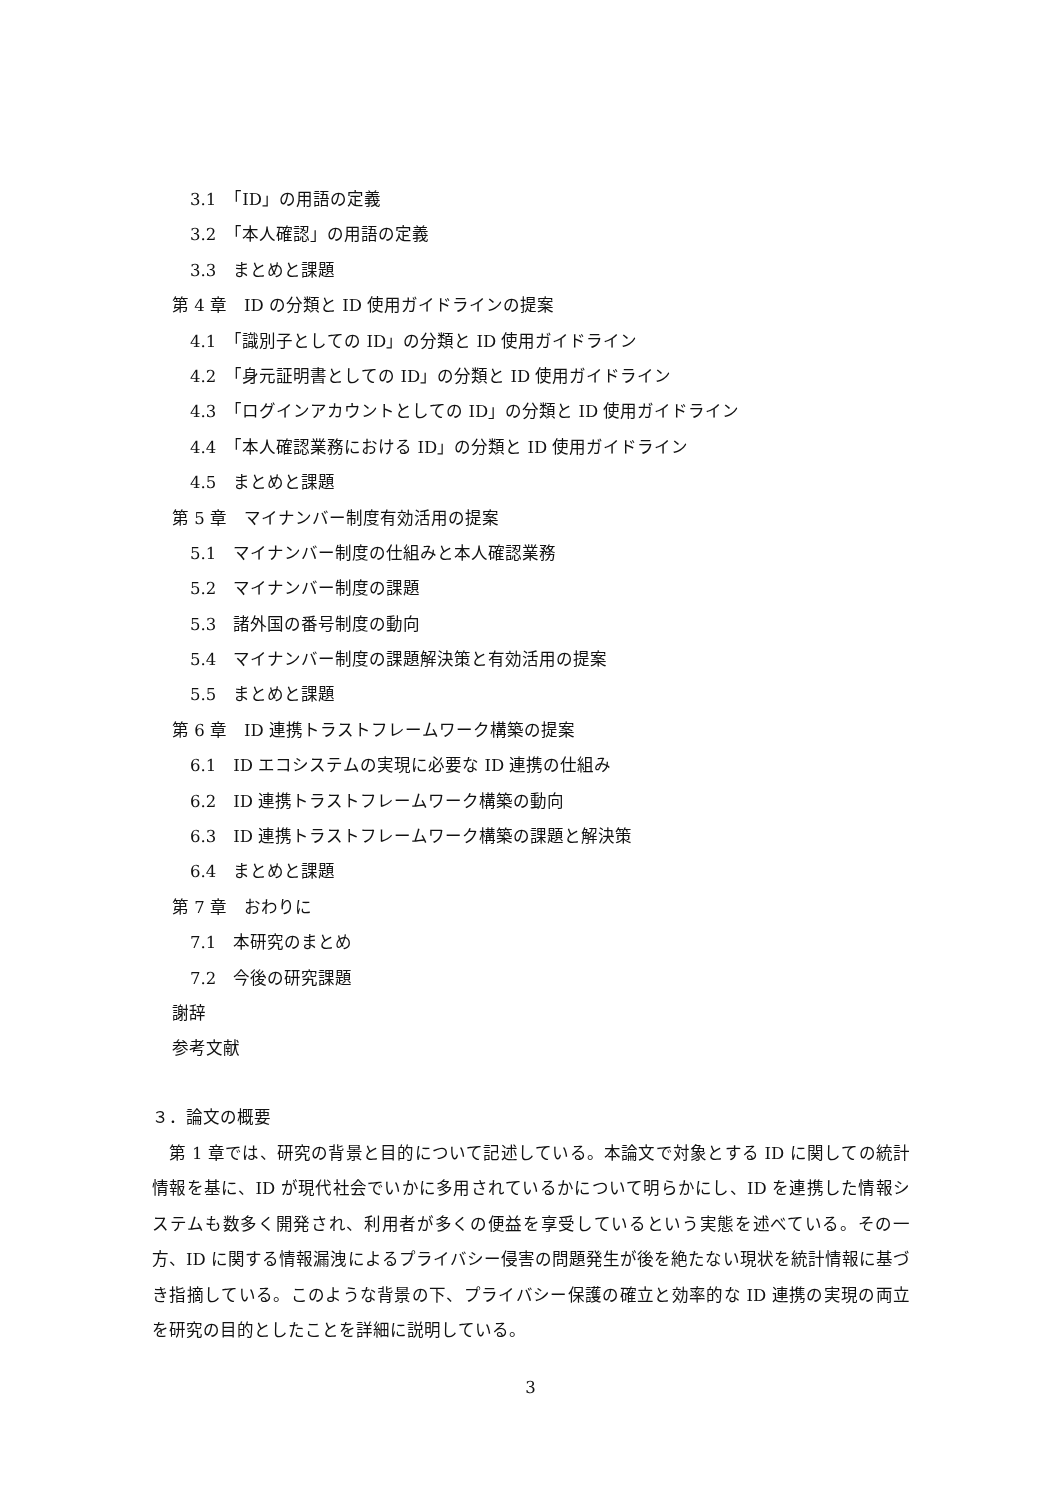3.1　「ID」の用語の定義
3.2　「本人確認」の用語の定義
3.3　まとめと課題
第 4 章　ID の分類と ID 使用ガイドラインの提案
4.1　「識別子としての ID」の分類と ID 使用ガイドライン
4.2　「身元証明書としての ID」の分類と ID 使用ガイドライン
4.3　「ログインアカウントとしての ID」の分類と ID 使用ガイドライン
4.4　「本人確認業務における ID」の分類と ID 使用ガイドライン
4.5　まとめと課題
第 5 章　マイナンバー制度有効活用の提案
5.1　マイナンバー制度の仕組みと本人確認業務
5.2　マイナンバー制度の課題
5.3　諸外国の番号制度の動向
5.4　マイナンバー制度の課題解決策と有効活用の提案
5.5　まとめと課題
第 6 章　ID 連携トラストフレームワーク構築の提案
6.1　ID エコシステムの実現に必要な ID 連携の仕組み
6.2　ID 連携トラストフレームワーク構築の動向
6.3　ID 連携トラストフレームワーク構築の課題と解決策
6.4　まとめと課題
第 7 章　おわりに
7.1　本研究のまとめ
7.2　今後の研究課題
謝辞
参考文献
３．論文の概要
　第 1 章では、研究の背景と目的について記述している。本論文で対象とする ID に関しての統計情報を基に、ID が現代社会でいかに多用されているかについて明らかにし、ID を連携した情報システムも数多く開発され、利用者が多くの便益を享受しているという実態を述べている。その一方、ID に関する情報漏洩によるプライバシー侵害の問題発生が後を絶たない現状を統計情報に基づき指摘している。このような背景の下、プライバシー保護の確立と効率的な ID 連携の実現の両立を研究の目的としたことを詳細に説明している。
3